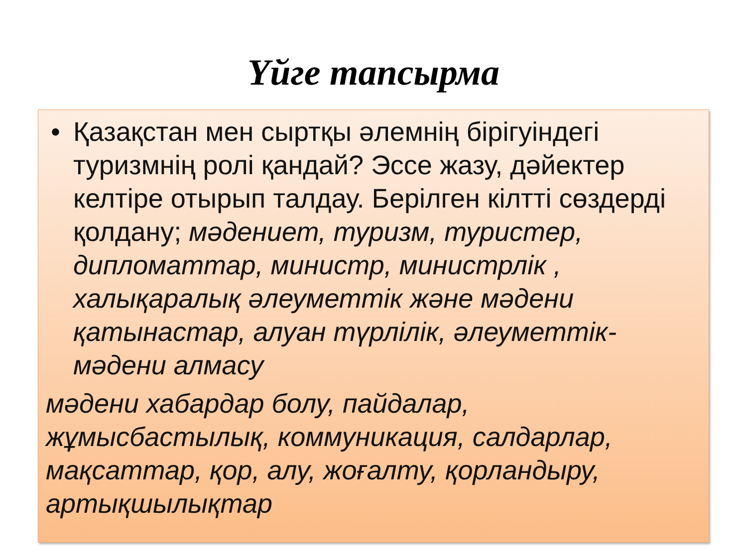Үйге тапсырма
• Қазақстан мен сыртқы әлемнің бірігуіндегі туризмнің ролі қандай? Эссе жазу, дәйектер келтіре отырып талдау. Берілген кілтті сөздерді қолдану; мәдениет, туризм, туристер, дипломаттар, министр, министрлік , халықаралық әлеуметтік және мәдени қатынастар, алуан түрлілік, әлеуметтік-мәдени алмасу
мәдени хабардар болу, пайдалар, жұмысбастылық, коммуникация, салдарлар, мақсаттар, қор, алу, жоғалту, қорландыру, артықшылықтар